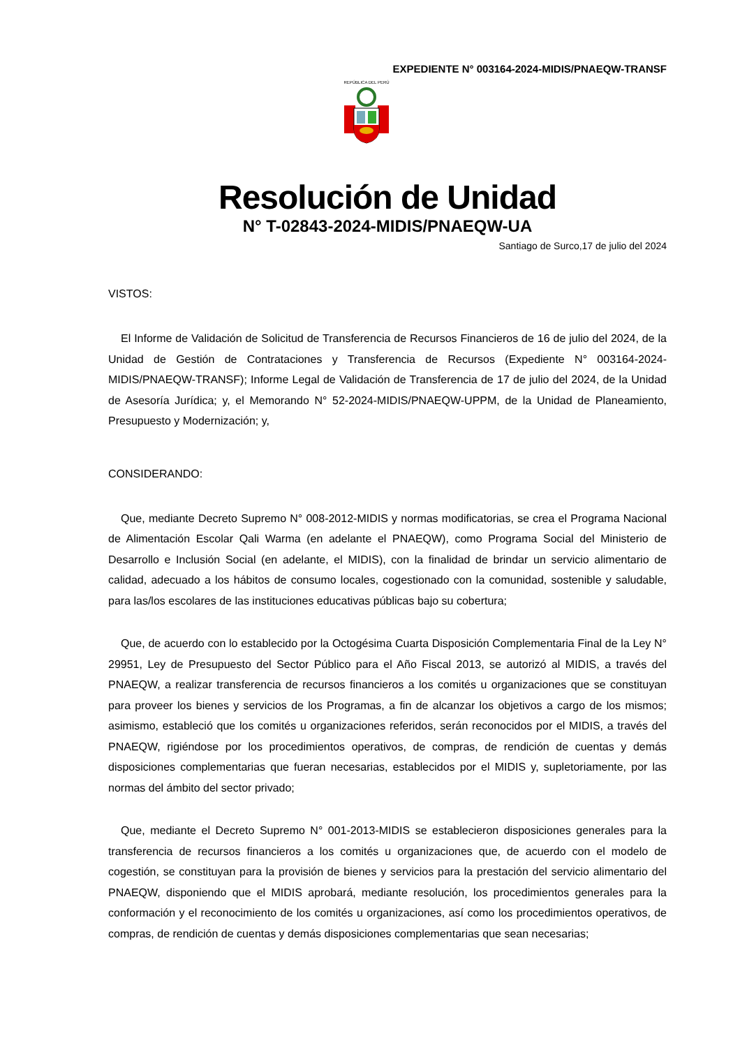EXPEDIENTE N° 003164-2024-MIDIS/PNAEQW-TRANSF
REPÚBLICA DEL PERÚ
Resolución de Unidad
N° T-02843-2024-MIDIS/PNAEQW-UA
Santiago de Surco,17 de julio del 2024
VISTOS:
El Informe de Validación de Solicitud de Transferencia de Recursos Financieros de 16 de julio del 2024, de la Unidad de Gestión de Contrataciones y Transferencia de Recursos (Expediente N° 003164-2024-MIDIS/PNAEQW-TRANSF); Informe Legal de Validación de Transferencia de 17 de julio del 2024, de la Unidad de Asesoría Jurídica; y, el Memorando N° 52-2024-MIDIS/PNAEQW-UPPM, de la Unidad de Planeamiento, Presupuesto y Modernización; y,
CONSIDERANDO:
Que, mediante Decreto Supremo N° 008-2012-MIDIS y normas modificatorias, se crea el Programa Nacional de Alimentación Escolar Qali Warma (en adelante el PNAEQW), como Programa Social del Ministerio de Desarrollo e Inclusión Social (en adelante, el MIDIS), con la finalidad de brindar un servicio alimentario de calidad, adecuado a los hábitos de consumo locales, cogestionado con la comunidad, sostenible y saludable, para las/los escolares de las instituciones educativas públicas bajo su cobertura;
Que, de acuerdo con lo establecido por la Octogésima Cuarta Disposición Complementaria Final de la Ley N° 29951, Ley de Presupuesto del Sector Público para el Año Fiscal 2013, se autorizó al MIDIS, a través del PNAEQW, a realizar transferencia de recursos financieros a los comités u organizaciones que se constituyan para proveer los bienes y servicios de los Programas, a fin de alcanzar los objetivos a cargo de los mismos; asimismo, estableció que los comités u organizaciones referidos, serán reconocidos por el MIDIS, a través del PNAEQW, rigiéndose por los procedimientos operativos, de compras, de rendición de cuentas y demás disposiciones complementarias que fueran necesarias, establecidos por el MIDIS y, supletoriamente, por las normas del ámbito del sector privado;
Que, mediante el Decreto Supremo N° 001-2013-MIDIS se establecieron disposiciones generales para la transferencia de recursos financieros a los comités u organizaciones que, de acuerdo con el modelo de cogestión, se constituyan para la provisión de bienes y servicios para la prestación del servicio alimentario del PNAEQW, disponiendo que el MIDIS aprobará, mediante resolución, los procedimientos generales para la conformación y el reconocimiento de los comités u organizaciones, así como los procedimientos operativos, de compras, de rendición de cuentas y demás disposiciones complementarias que sean necesarias;